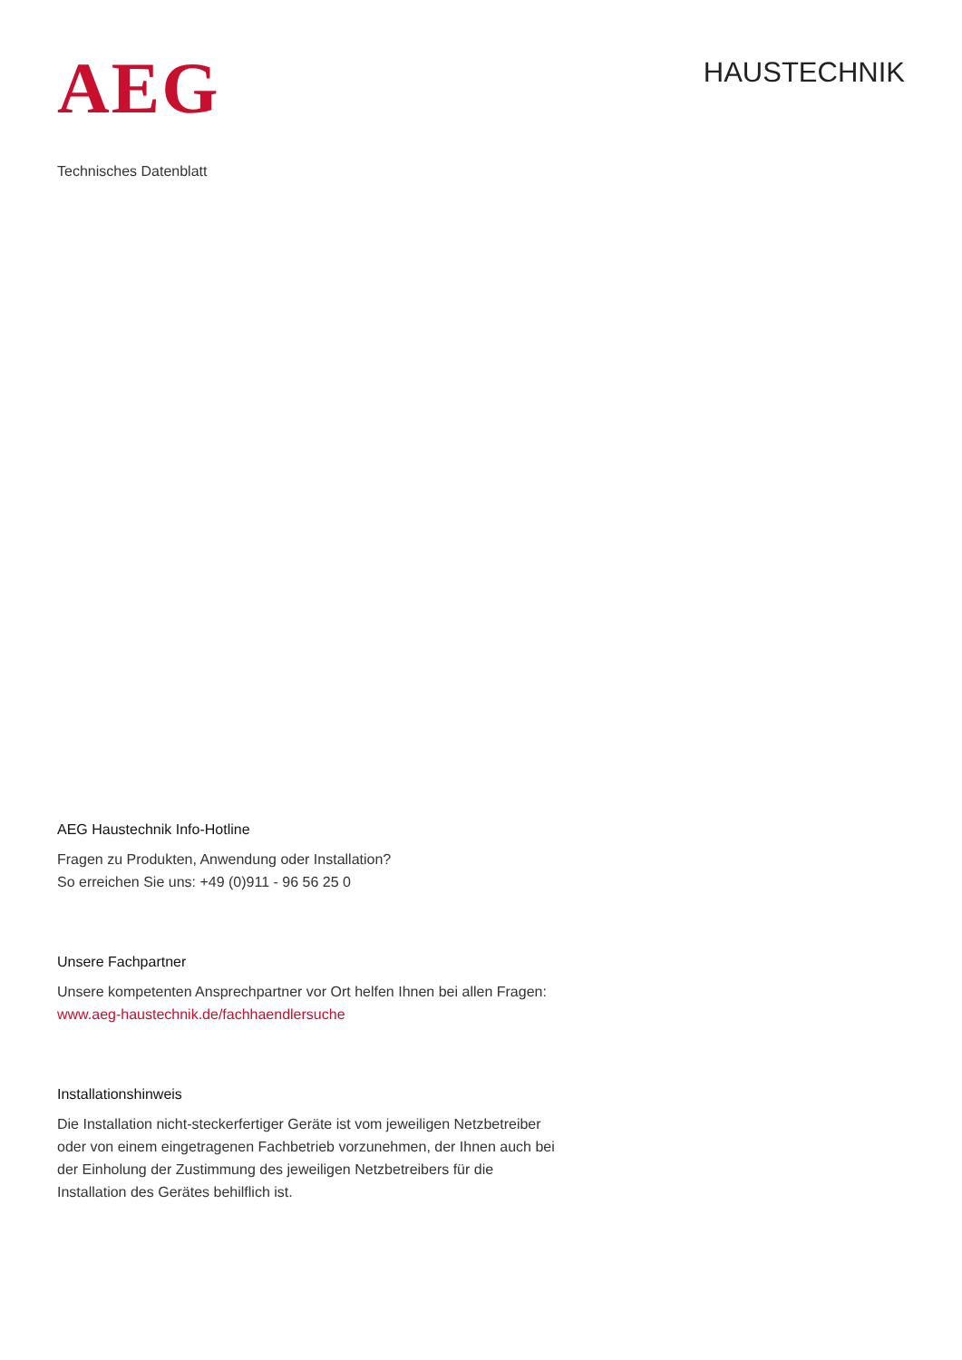AEG
HAUSTECHNIK
Technisches Datenblatt
AEG Haustechnik Info-Hotline
Fragen zu Produkten, Anwendung oder Installation?
So erreichen Sie uns: +49 (0)911 - 96 56 25 0
Unsere Fachpartner
Unsere kompetenten Ansprechpartner vor Ort helfen Ihnen bei allen Fragen:
www.aeg-haustechnik.de/fachhaendlersuche
Installationshinweis
Die Installation nicht-steckerfertiger Geräte ist vom jeweiligen Netzbetreiber oder von einem eingetragenen Fachbetrieb vorzunehmen, der Ihnen auch bei der Einholung der Zustimmung des jeweiligen Netzbetreibers für die Installation des Gerätes behilflich ist.